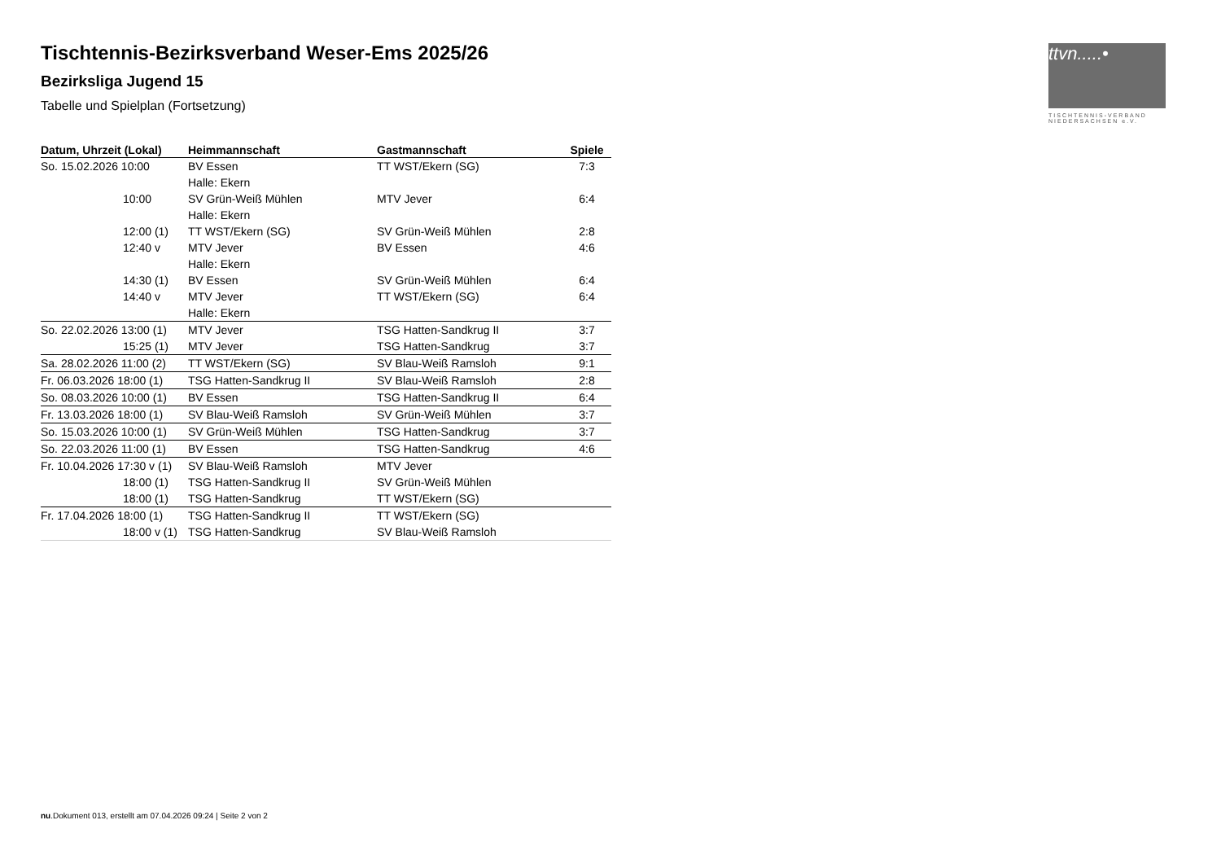ttvn.....•
TISCHTENNIS-VERBAND
NIEDERSACHSEN e.V.
Tischtennis-Bezirksverband Weser-Ems 2025/26
Bezirksliga Jugend 15
Tabelle und Spielplan (Fortsetzung)
| Datum, Uhrzeit (Lokal) | Heimmannschaft | Gastmannschaft | Spiele |
| --- | --- | --- | --- |
| So. 15.02.2026 10:00 | BV Essen | TT WST/Ekern (SG) | 7:3 |
| | Halle: Ekern | | |
| 10:00 | SV Grün-Weiß Mühlen | MTV Jever | 6:4 |
| | Halle: Ekern | | |
| 12:00 (1) | TT WST/Ekern (SG) | SV Grün-Weiß Mühlen | 2:8 |
| 12:40 v | MTV Jever | BV Essen | 4:6 |
| | Halle: Ekern | | |
| 14:30 (1) | BV Essen | SV Grün-Weiß Mühlen | 6:4 |
| 14:40 v | MTV Jever | TT WST/Ekern (SG) | 6:4 |
| | Halle: Ekern | | |
| So. 22.02.2026 13:00 (1) | MTV Jever | TSG Hatten-Sandkrug II | 3:7 |
| 15:25 (1) | MTV Jever | TSG Hatten-Sandkrug | 3:7 |
| Sa. 28.02.2026 11:00 (2) | TT WST/Ekern (SG) | SV Blau-Weiß Ramsloh | 9:1 |
| Fr. 06.03.2026 18:00 (1) | TSG Hatten-Sandkrug II | SV Blau-Weiß Ramsloh | 2:8 |
| So. 08.03.2026 10:00 (1) | BV Essen | TSG Hatten-Sandkrug II | 6:4 |
| Fr. 13.03.2026 18:00 (1) | SV Blau-Weiß Ramsloh | SV Grün-Weiß Mühlen | 3:7 |
| So. 15.03.2026 10:00 (1) | SV Grün-Weiß Mühlen | TSG Hatten-Sandkrug | 3:7 |
| So. 22.03.2026 11:00 (1) | BV Essen | TSG Hatten-Sandkrug | 4:6 |
| Fr. 10.04.2026 17:30 v (1) | SV Blau-Weiß Ramsloh | MTV Jever | |
| 18:00 (1) | TSG Hatten-Sandkrug II | SV Grün-Weiß Mühlen | |
| 18:00 (1) | TSG Hatten-Sandkrug | TT WST/Ekern (SG) | |
| Fr. 17.04.2026 18:00 (1) | TSG Hatten-Sandkrug II | TT WST/Ekern (SG) | |
| 18:00 v (1) | TSG Hatten-Sandkrug | SV Blau-Weiß Ramsloh | |
nu.Dokument 013, erstellt am 07.04.2026 09:24 | Seite 2 von 2